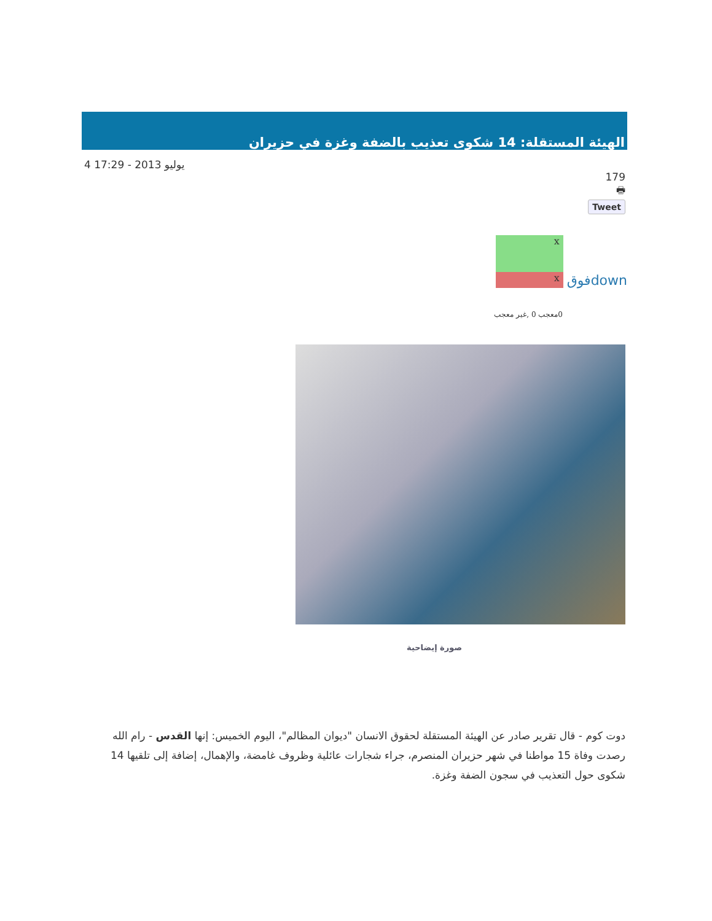الهيئة المستقلة: 14 شكوى تعذيب بالضفة وغزة في حزيران
4 يوليو 2013 - 17:29
179
🖶
Tweet
x
x
فوقdown
0معجب 0 ,غير معجب
صورة إيضاحية
دوت كوم - قال تقرير صادر عن الهيئة المستقلة لحقوق الانسان "ديوان المظالم"، اليوم الخميس: إنها القدس - رام الله رصدت وفاة 15 مواطنا في شهر حزيران المنصرم، جراء شجارات عائلية وظروف غامضة، والإهمال، إضافة إلى تلقيها 14 شكوى حول التعذيب في سجون الضفة وغزة.